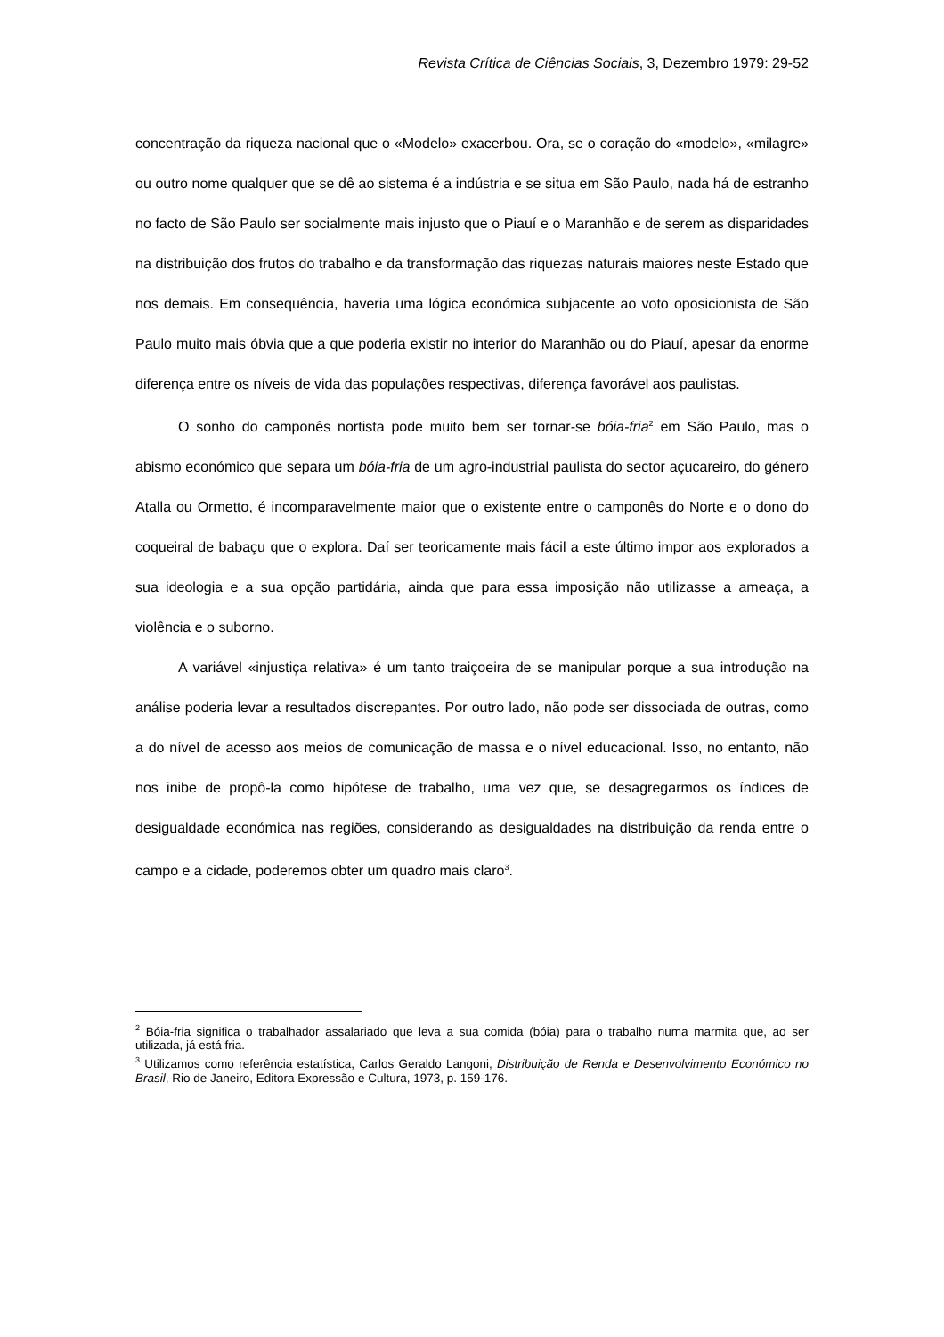Revista Crítica de Ciências Sociais, 3, Dezembro 1979: 29-52
concentração da riqueza nacional que o «Modelo» exacerbou. Ora, se o coração do «modelo», «milagre» ou outro nome qualquer que se dê ao sistema é a indústria e se situa em São Paulo, nada há de estranho no facto de São Paulo ser socialmente mais injusto que o Piauí e o Maranhão e de serem as disparidades na distribuição dos frutos do trabalho e da transformação das riquezas naturais maiores neste Estado que nos demais. Em consequência, haveria uma lógica económica subjacente ao voto oposicionista de São Paulo muito mais óbvia que a que poderia existir no interior do Maranhão ou do Piauí, apesar da enorme diferença entre os níveis de vida das populações respectivas, diferença favorável aos paulistas.
O sonho do camponês nortista pode muito bem ser tornar-se bóia-fria<sup>2</sup> em São Paulo, mas o abismo económico que separa um bóia-fria de um agro-industrial paulista do sector açucareiro, do género Atalla ou Ormetto, é incomparavelmente maior que o existente entre o camponês do Norte e o dono do coqueiral de babaçu que o explora. Daí ser teoricamente mais fácil a este último impor aos explorados a sua ideologia e a sua opção partidária, ainda que para essa imposição não utilizasse a ameaça, a violência e o suborno.
A variável «injustiça relativa» é um tanto traiçoeira de se manipular porque a sua introdução na análise poderia levar a resultados discrepantes. Por outro lado, não pode ser dissociada de outras, como a do nível de acesso aos meios de comunicação de massa e o nível educacional. Isso, no entanto, não nos inibe de propô-la como hipótese de trabalho, uma vez que, se desagregarmos os índices de desigualdade económica nas regiões, considerando as desigualdades na distribuição da renda entre o campo e a cidade, poderemos obter um quadro mais claro<sup>3</sup>.
<sup>2</sup> Bóia-fria significa o trabalhador assalariado que leva a sua comida (bóia) para o trabalho numa marmita que, ao ser utilizada, já está fria.
<sup>3</sup> Utilizamos como referência estatística, Carlos Geraldo Langoni, Distribuição de Renda e Desenvolvimento Económico no Brasil, Rio de Janeiro, Editora Expressão e Cultura, 1973, p. 159-176.